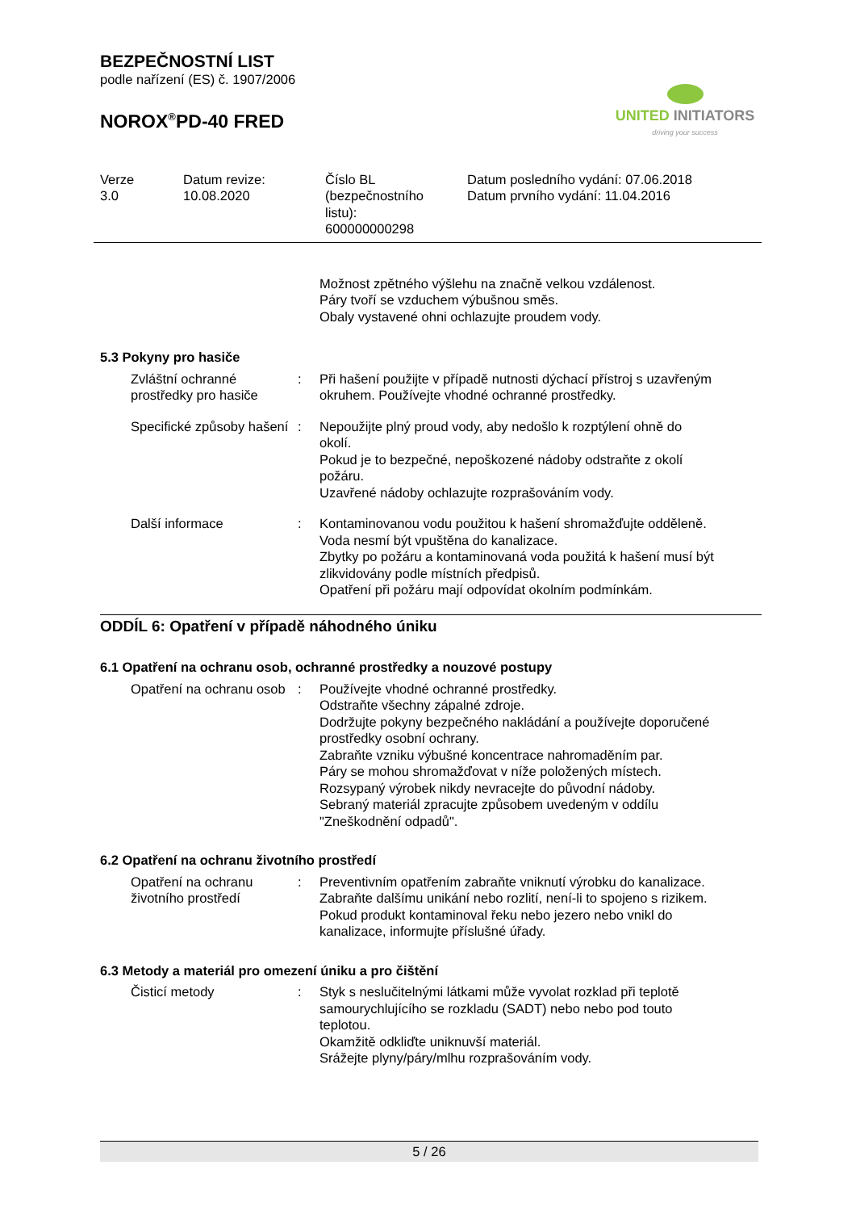BEZPEČNOSTNÍ LIST
podle nařízení (ES) č. 1907/2006
NOROX<sup>®</sup>PD-40 FRED
UNITED INITIATORS
driving your success
Verze
3.0
Datum revize:
10.08.2020
Číslo BL
(bezpečnostního
listu):
600000000298
Datum posledního vydání: 07.06.2018
Datum prvního vydání: 11.04.2016
Možnost zpětného výšlehu na značně velkou vzdálenost.
Páry tvoří se vzduchem výbušnou směs.
Obaly vystavené ohni ochlazujte proudem vody.
5.3 Pokyny pro hasiče
Zvláštní ochranné prostředky pro hasiče
: Při hašení použijte v případě nutnosti dýchací přístroj s uzavřeným okruhem. Používejte vhodné ochranné prostředky.
Specifické způsoby hašení
: Nepoužijte plný proud vody, aby nedošlo k rozptýlení ohně do okolí.
Pokud je to bezpečné, nepoškozené nádoby odstraňte z okolí požáru.
Uzavřené nádoby ochlazujte rozprašováním vody.
Další informace : Kontaminovanou vodu použitou k hašení shromažďujte odděleně. Voda nesmí být vpuštěna do kanalizace.
Zbytky po požáru a kontaminovaná voda použitá k hašení musí být zlikvidovány podle místních předpisů.
Opatření při požáru mají odpovídat okolním podmínkám.
ODDÍL 6: Opatření v případě náhodného úniku
6.1 Opatření na ochranu osob, ochranné prostředky a nouzové postupy
Opatření na ochranu osob : Používejte vhodné ochranné prostředky.
Odstraňte všechny zápalné zdroje.
Dodržujte pokyny bezpečného nakládání a používejte doporučené prostředky osobní ochrany.
Zabraňte vzniku výbušné koncentrace nahromaděním par.
Páry se mohou shromažďovat v níže položených místech.
Rozsypaný výrobek nikdy nevracejte do původní nádoby.
Sebraný materiál zpracujte způsobem uvedeným v oddílu "Zneškodnění odpadů".
6.2 Opatření na ochranu životního prostředí
Opatření na ochranu životního prostředí
: Preventivním opatřením zabraňte vniknutí výrobku do kanalizace.
Zabraňte dalšímu unikání nebo rozlití, není-li to spojeno s rizikem.
Pokud produkt kontaminoval řeku nebo jezero nebo vnikl do kanalizace, informujte příslušné úřady.
6.3 Metody a materiál pro omezení úniku a pro čištění
Čisticí metody : Styk s neslučitelnými látkami může vyvolat rozklad při teplotě samourychlujícího se rozkladu (SADT) nebo nebo pod touto teplotou.
Okamžitě odkliďte uniknuvší materiál.
Srážejte plyny/páry/mlhu rozprašováním vody.
5 / 26